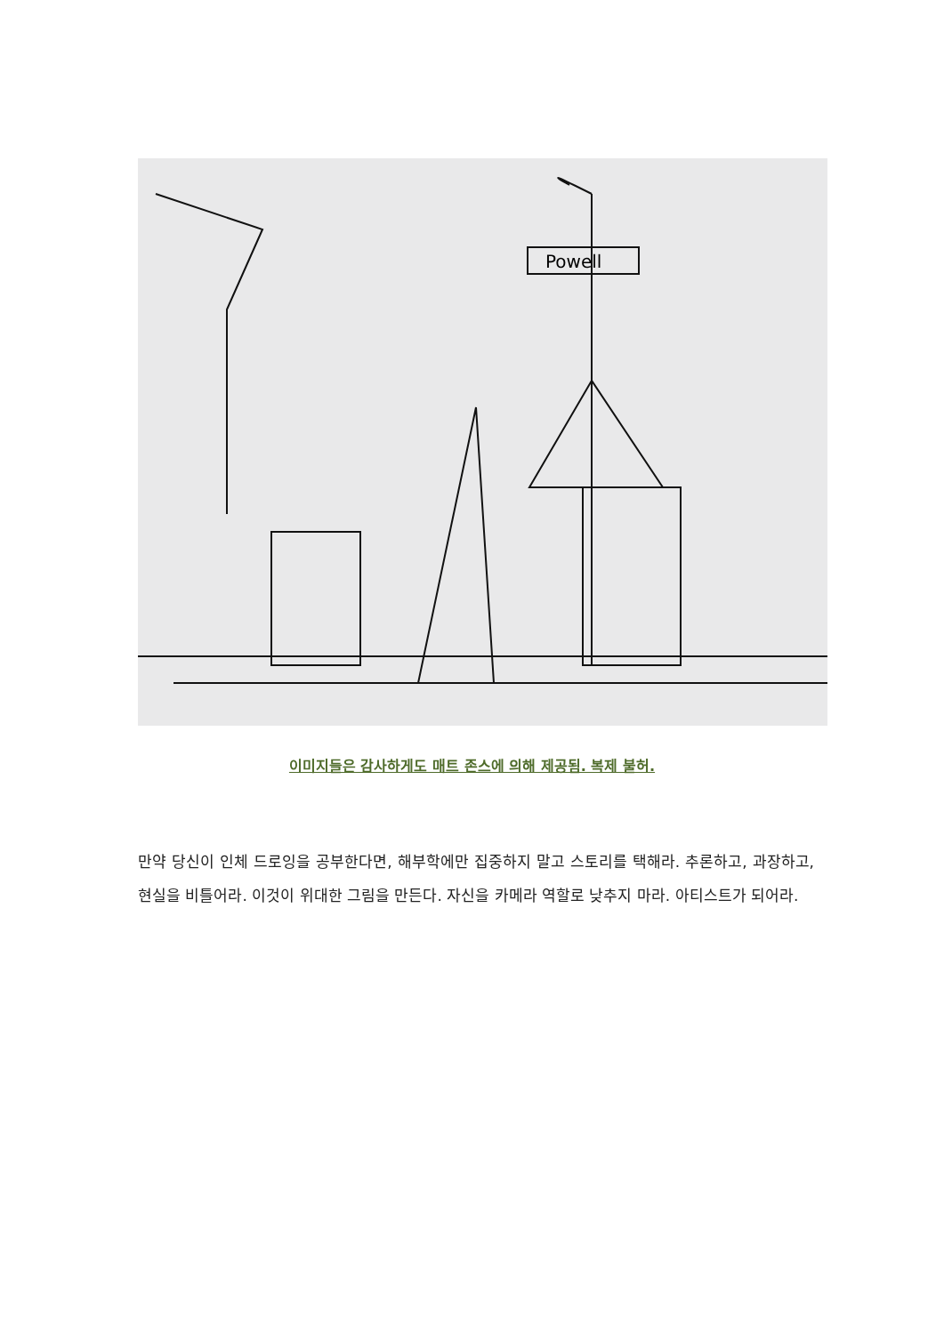Powell
이미지들은 감사하게도 매트 존스에 의해 제공됨. 복제 불허.
만약 당신이 인체 드로잉을 공부한다면, 해부학에만 집중하지 말고 스토리를 택해라. 추론하고, 과장하고, 현실을 비틀어라. 이것이 위대한 그림을 만든다. 자신을 카메라 역할로 낮추지 마라. 아티스트가 되어라.